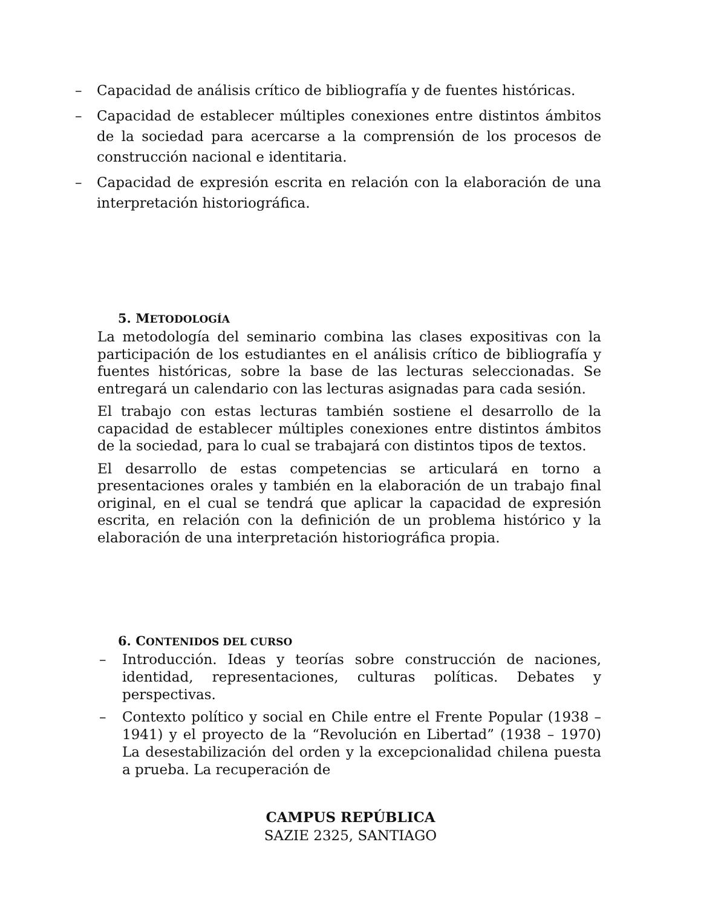– Capacidad de análisis crítico de bibliografía y de fuentes históricas.
– Capacidad de establecer múltiples conexiones entre distintos ámbitos de la sociedad para acercarse a la comprensión de los procesos de construcción nacional e identitaria.
– Capacidad de expresión escrita en relación con la elaboración de una interpretación historiográfica.
5. METODOLOGÍA
La metodología del seminario combina las clases expositivas con la participación de los estudiantes en el análisis crítico de bibliografía y fuentes históricas, sobre la base de las lecturas seleccionadas. Se entregará un calendario con las lecturas asignadas para cada sesión.
El trabajo con estas lecturas también sostiene el desarrollo de la capacidad de establecer múltiples conexiones entre distintos ámbitos de la sociedad, para lo cual se trabajará con distintos tipos de textos.
El desarrollo de estas competencias se articulará en torno a presentaciones orales y también en la elaboración de un trabajo final original, en el cual se tendrá que aplicar la capacidad de expresión escrita, en relación con la definición de un problema histórico y la elaboración de una interpretación historiográfica propia.
6. CONTENIDOS DEL CURSO
– Introducción. Ideas y teorías sobre construcción de naciones, identidad, representaciones, culturas políticas. Debates y perspectivas.
– Contexto político y social en Chile entre el Frente Popular (1938 – 1941) y el proyecto de la “Revolución en Libertad” (1938 – 1970) La desestabilización del orden y la excepcionalidad chilena puesta a prueba. La recuperación de
CAMPUS REPÚBLICA
SAZIE 2325, SANTIAGO